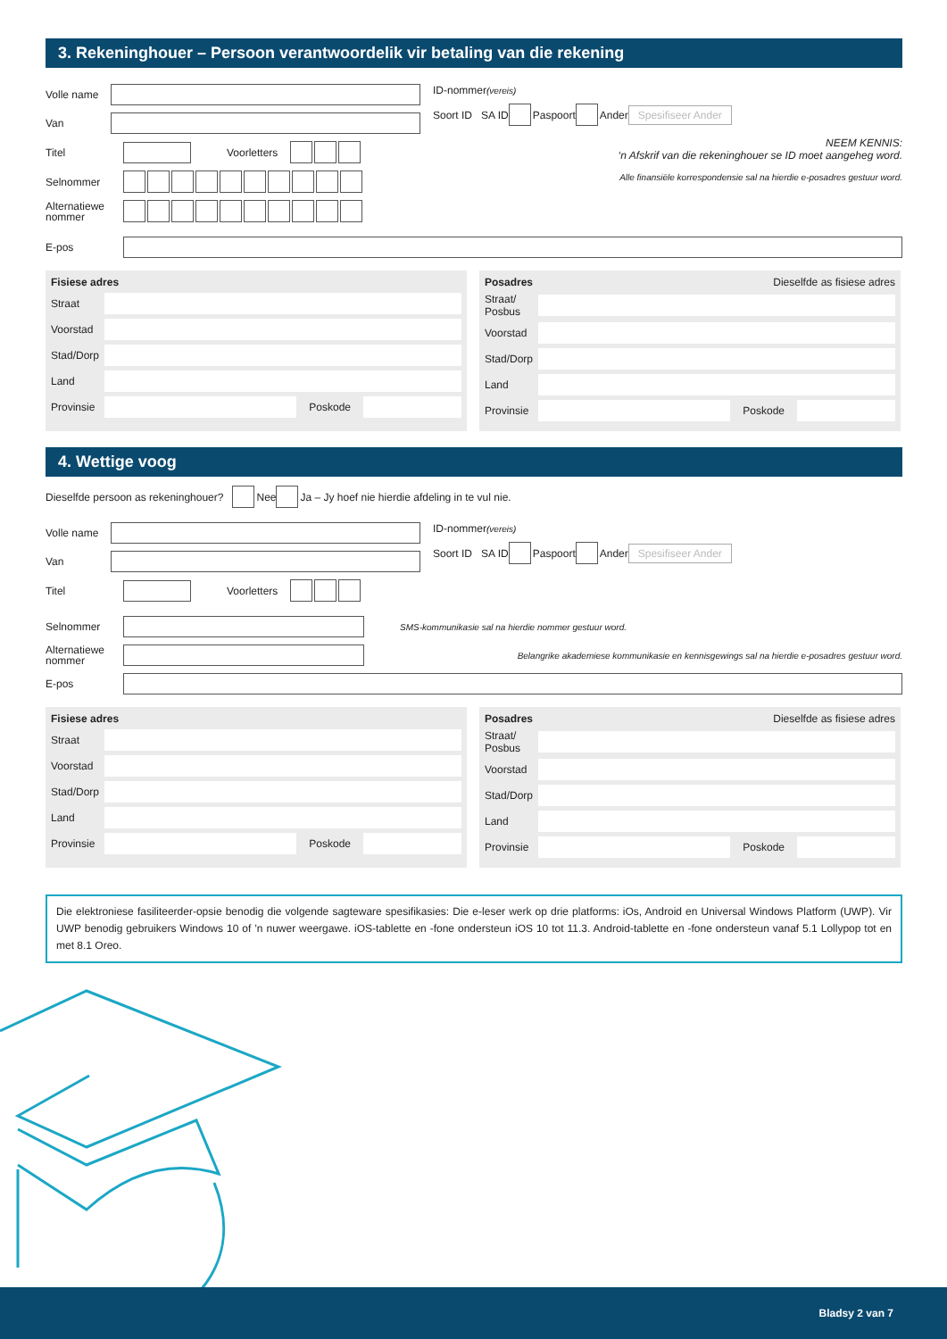3. Rekeninghouer – Persoon verantwoordelik vir betaling van die rekening
Volle name
Van
Titel
Voorletters
Selnommer
Alternatiewe nommer
ID-nommer (vereis)
Soort ID SA ID Paspoort Ander Spesifiseer Ander
NEEM KENNIS:
‘n Afskrif van die rekeninghouer se ID moet aangeheg word.
Alle finansiële korrespondensie sal na hierdie e-posadres gestuur word.
E-pos
Fisiese adres
Straat
Voorstad
Stad/Dorp
Land
Provinsie
Poskode
Posadres Dieselfde as fisiese adres
Straat/ Posbus
Voorstad
Stad/Dorp
Land
Provinsie
Poskode
4. Wettige voog
Dieselfde persoon as rekeninghouer? Nee Ja – Jy hoef nie hierdie afdeling in te vul nie.
Volle name
Van
Titel
Voorletters
ID-nommer (vereis)
Soort ID SA ID Paspoort Ander Spesifiseer Ander
Selnommer
SMS-kommunikasie sal na hierdie nommer gestuur word.
Alternatiewe nommer
Belangrike akademiese kommunikasie en kennisgewings sal na hierdie e-posadres gestuur word.
E-pos
Fisiese adres
Straat
Voorstad
Stad/Dorp
Land
Provinsie
Poskode
Posadres Dieselfde as fisiese adres
Straat/ Posbus
Voorstad
Stad/Dorp
Land
Provinsie
Poskode
Die elektroniese fasiliteerder-opsie benodig die volgende sagteware spesifikasies: Die e-leser werk op drie platforms: iOs, Android en Universal Windows Platform (UWP). Vir UWP benodig gebruikers Windows 10 of ’n nuwer weergawe. iOS-tablette en -fone ondersteun iOS 10 tot 11.3. Android-tablette en -fone ondersteun vanaf 5.1 Lollypop tot en met 8.1 Oreo.
Bladsy 2 van 7